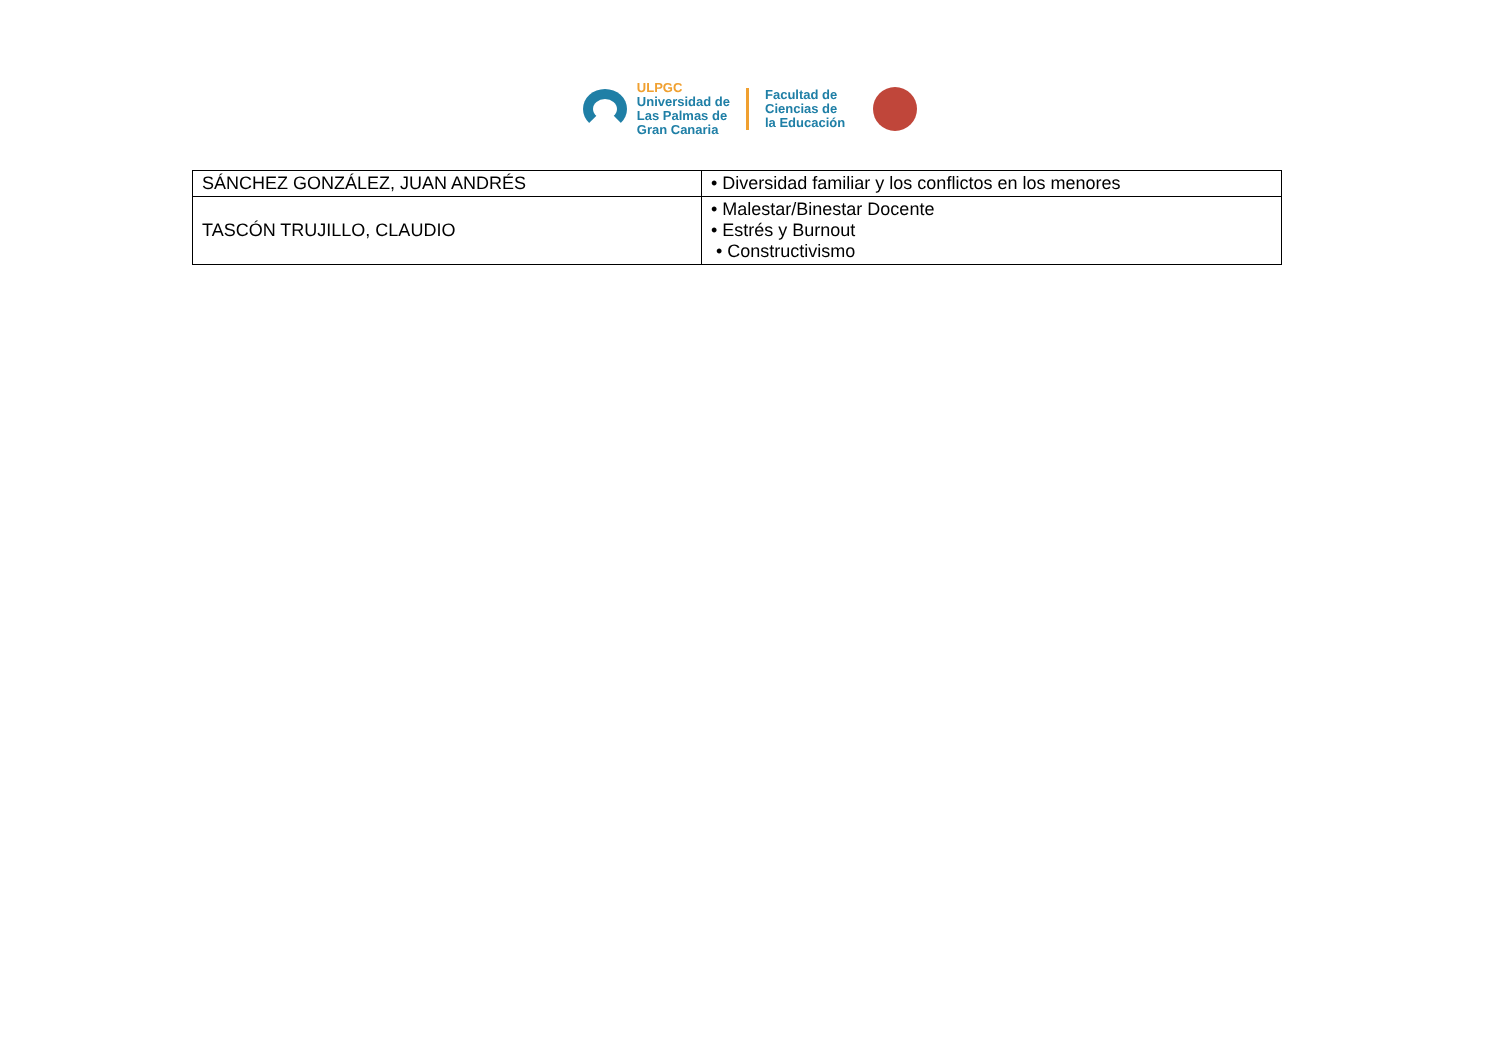ULPGC
Universidad de
Las Palmas de
Gran Canaria
Facultad de
Ciencias de
la Educación
| SÁNCHEZ GONZÁLEZ, JUAN ANDRÉS | • Diversidad familiar y los conflictos en los menores |
| TASCÓN TRUJILLO, CLAUDIO | • Malestar/Binestar Docente • Estrés y Burnout • Constructivismo |